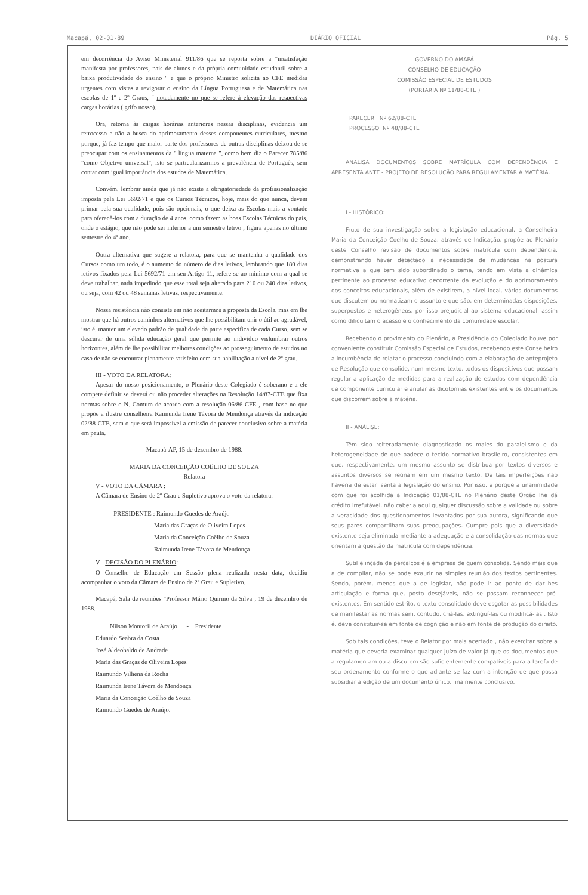Macapá, 02-01-89 DIÁRIO OFICIAL Pág. 5
em decorrência do Aviso Ministerial 911/86 que se reporta sobre a "insatisfação manifesta por professores, pais de alunos e da própria comunidade estudantil sobre a baixa produtividade do ensino " e que o próprio Ministro solicita ao CFE medidas urgentes com vistas a revigorar o ensino da Língua Portuguesa e de Matemática nas escolas de 1º e 2º Graus, " notadamente no que se refere à elevação das respectivas cargas horárias ( grifo nosso).
Ora, retorna às cargas horárias anteriores nessas disciplinas, evidencia um retrocesso e não a busca do aprimoramento desses componentes curriculares, mesmo porque, já faz tempo que maior parte dos professores de outras disciplinas deixou de se preocupar com os ensinamentos da " língua materna ", como bem diz o Parecer 785/86 "como Objetivo universal", isto se particularizarmos a prevalência de Português, sem contar com igual importância dos estudos de Matemática.
Convém, lembrar ainda que já não existe a obrigatoriedade da profissionalização imposta pela Lei 5692/71 e que os Cursos Técnicos, hoje, mais do que nunca, devem primar pela sua qualidade, pois são opcionais, o que deixa as Escolas mais a vontade para oferecê-los com a duração de 4 anos, como fazem as boas Escolas Técnicas do país, onde o estágio, que não pode ser inferior a um semestre letivo , figura apenas no último semestre do 4º ano.
Outra alternativa que sugere a relatora, para que se mantenha a qualidade dos Cursos como um todo, é o aumento do número de dias letivos, lembrando que 180 dias letivos fixados pela Lei 5692/71 em seu Artigo 11, refere-se ao mínimo com a qual se deve trabalhar, nada impedindo que esse total seja alterado para 210 ou 240 dias letivos, ou seja, com 42 ou 48 semanas letivas, respectivamente.
Nossa resistência não consiste em não aceitarmos a proposta da Escola, mas em lhe mostrar que há outros caminhos alternativos que lhe possibilitam unir o útil ao agradável, isto é, manter um elevado padrão de qualidade da parte específica de cada Curso, sem se descurar de uma sólida educação geral que permite ao indivíduo vislumbrar outros horizontes, além de lhe possibilitar melhores condições ao prosseguimento de estudos no caso de não se encontrar plenamente satisfeito com sua habilitação a nível de 2º grau.
III - VOTO DA RELATORA:
Apesar do nosso posicionamento, o Plenário deste Colegiado é soberano e a ele compete definir se deverá ou não proceder alterações na Resolução 14/87-CTE que fixa normas sobre o N. Comum de acordo com a resolução 06/86-CFE , com base no que propõe a ilustre conselheira Raimunda Irene Távora de Mendonça através da indicação 02/88-CTE, sem o que será impossível a emissão de parecer conclusivo sobre a matéria em pauta.
Macapá-AP, 15 de dezembro de 1988.
MARIA DA CONCEIÇÃO COÊLHO DE SOUZA
Relatora
V - VOTO DA CÂMARA :
A Câmara de Ensino de 2º Grau e Supletivo aprova o voto da relatora.
- PRESIDENTE : Raimundo Guedes de Araújo
Maria das Graças de Oliveira Lopes
Maria da Conceição Coêlho de Souza
Raimunda Irene Távora de Mendonça
V - DECISÃO DO PLENÁRIO:
O Conselho de Educação em Sessão plena realizada nesta data, decidiu acompanhar o voto da Câmara de Ensino de 2º Grau e Supletivo.
Macapá, Sala de reuniões "Professor Mário Quirino da Silva", 19 de dezembro de 1988.
Nilson Montoril de Araújo - Presidente
Eduardo Seabra da Costa
José Aldeobaldo de Andrade
Maria das Graças de Oliveira Lopes
Raimundo Vilhena da Rocha
Raimunda Irene Távora de Mendonça
Maria da Conceição Coêlho de Souza
Raimundo Guedes de Araújo.
GOVERNO DO AMAPÁ
CONSELHO DE EDUCAÇÃO
COMISSÃO ESPECIAL DE ESTUDOS
(PORTARIA Nº 11/88-CTE )
PARECER Nº 62/88-CTE
PROCESSO Nº 48/88-CTE
ANALISA DOCUMENTOS SOBRE MATRÍCULA COM DEPENDÊNCIA E APRESENTA ANTE - PROJETO DE RESOLUÇÃO PARA REGULAMENTAR A MATÉRIA.
I - HISTÓRICO:
Fruto de sua investigação sobre a legislação educacional, a Conselheira Maria da Conceição Coelho de Souza, através de Indicação, propõe ao Plenário deste Conselho revisão de documentos sobre matrícula com dependência, demonstrando haver detectado a necessidade de mudanças na postura normativa a que tem sido subordinado o tema, tendo em vista a dinâmica pertinente ao processo educativo decorrente da evolução e do aprimoramento dos conceitos educacionais, além de existirem, a nível local, vários documentos que discutem ou normatizam o assunto e que são, em determinadas disposições, superpostos e heterogêneos, por isso prejudicial ao sistema educacional, assim como dificultam o acesso e o conhecimento da comunidade escolar.
Recebendo o provimento do Plenário, a Presidência do Colegiado houve por conveniente constituir Comissão Especial de Estudos, recebendo este Conselheiro a incumbência de relatar o processo concluindo com a elaboração de anteprojeto de Resolução que consolide, num mesmo texto, todos os dispositivos que possam regular a aplicação de medidas para a realização de estudos com dependência de componente curricular e anular as dicotomias existentes entre os documentos que discorrem sobre a matéria.
II - ANÁLISE:
Têm sido reiteradamente diagnosticado os males do paralelismo e da heterogeneidade de que padece o tecido normativo brasileiro, consistentes em que, respectivamente, um mesmo assunto se distribua por textos diversos e assuntos diversos se reúnam em um mesmo texto. De tais imperfeições não haveria de estar isenta a legislação do ensino. Por isso, e porque a unanimidade com que foi acolhida a Indicação 01/88-CTE no Plenário deste Órgão lhe dá crédito irrefutável, não caberia aqui qualquer discussão sobre a validade ou sobre a veracidade dos questionamentos levantados por sua autora, significando que seus pares compartilham suas preocupações. Cumpre pois que a diversidade existente seja eliminada mediante a adequação e a consolidação das normas que orientam a questão da matrícula com dependência.
Sutil e inçada de percalços é a empresa de quem consolida. Sendo mais que a de compilar, não se pode exaurir na simples reunião dos textos pertinentes. Sendo, porém, menos que a de legislar, não pode ir ao ponto de dar-lhes articulação e forma que, posto desejáveis, não se possam reconhecer pré-existentes. Em sentido estrito, o texto consolidado deve esgotar as possibilidades de manifestar as normas sem, contudo, criá-las, extinguí-las ou modificá-las . Isto é, deve constituir-se em fonte de cognição e não em fonte de produção do direito.
Sob tais condições, teve o Relator por mais acertado , não exercitar sobre a matéria que deveria examinar qualquer juízo de valor já que os documentos que a regulamentam ou a discutem são suficientemente compatíveis para a tarefa de seu ordenamento conforme o que adiante se faz com a intenção de que possa subsidiar a edição de um documento único, finalmente conclusivo.